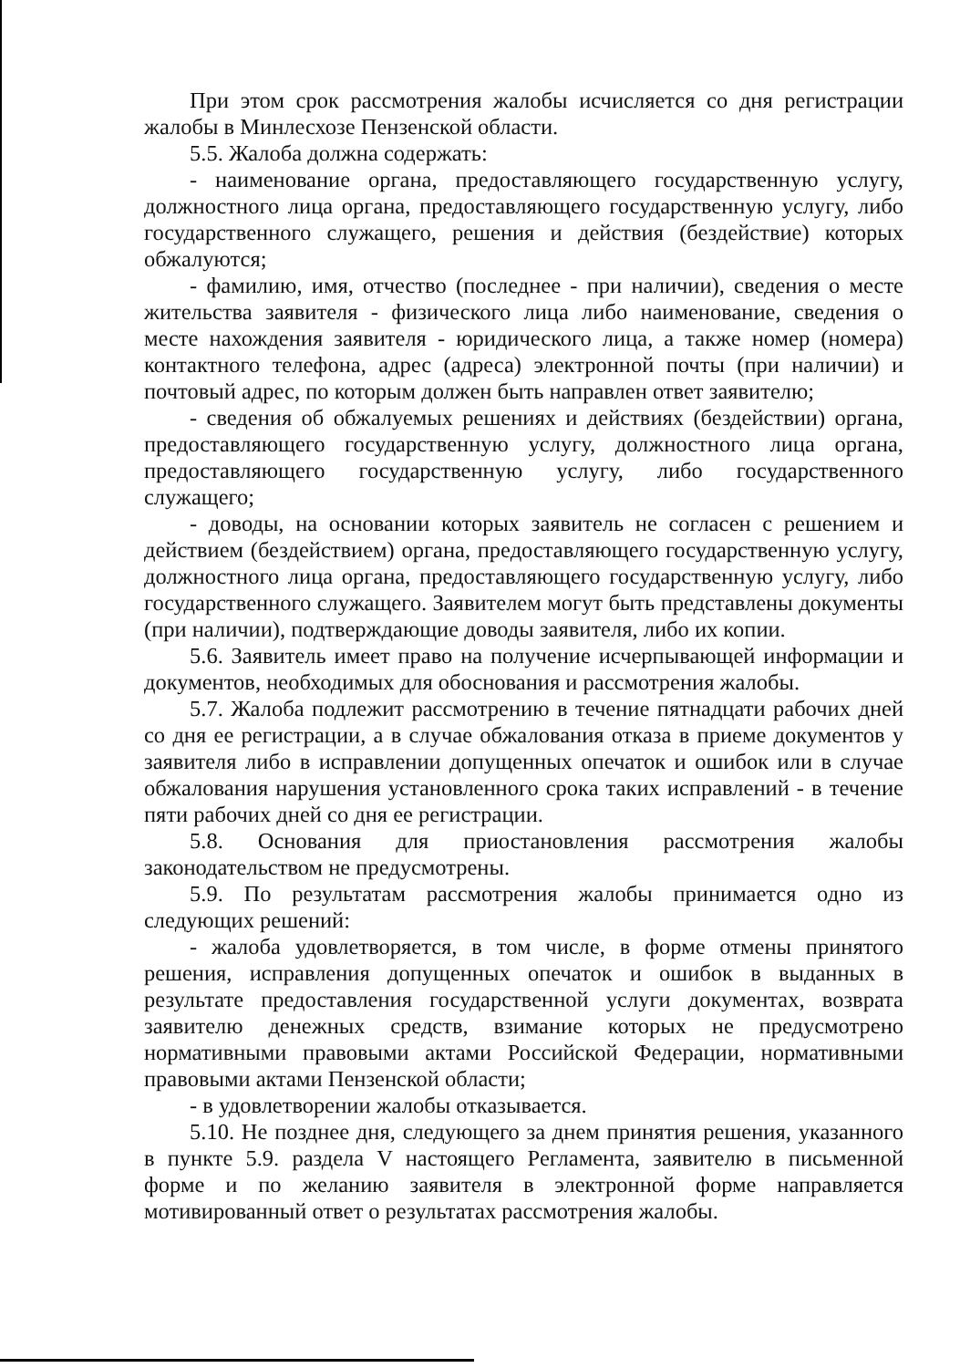При этом срок рассмотрения жалобы исчисляется со дня регистрации жалобы в Минлесхозе Пензенской области.
5.5. Жалоба должна содержать:
- наименование органа, предоставляющего государственную услугу, должностного лица органа, предоставляющего государственную услугу, либо государственного служащего, решения и действия (бездействие) которых обжалуются;
- фамилию, имя, отчество (последнее - при наличии), сведения о месте жительства заявителя - физического лица либо наименование, сведения о месте нахождения заявителя - юридического лица, а также номер (номера) контактного телефона, адрес (адреса) электронной почты (при наличии) и почтовый адрес, по которым должен быть направлен ответ заявителю;
- сведения об обжалуемых решениях и действиях (бездействии) органа, предоставляющего государственную услугу, должностного лица органа, предоставляющего государственную услугу, либо государственного служащего;
- доводы, на основании которых заявитель не согласен с решением и действием (бездействием) органа, предоставляющего государственную услугу, должностного лица органа, предоставляющего государственную услугу, либо государственного служащего. Заявителем могут быть представлены документы (при наличии), подтверждающие доводы заявителя, либо их копии.
5.6. Заявитель имеет право на получение исчерпывающей информации и документов, необходимых для обоснования и рассмотрения жалобы.
5.7. Жалоба подлежит рассмотрению в течение пятнадцати рабочих дней со дня ее регистрации, а в случае обжалования отказа в приеме документов у заявителя либо в исправлении допущенных опечаток и ошибок или в случае обжалования нарушения установленного срока таких исправлений - в течение пяти рабочих дней со дня ее регистрации.
5.8. Основания для приостановления рассмотрения жалобы законодательством не предусмотрены.
5.9. По результатам рассмотрения жалобы принимается одно из следующих решений:
- жалоба удовлетворяется, в том числе, в форме отмены принятого решения, исправления допущенных опечаток и ошибок в выданных в результате предоставления государственной услуги документах, возврата заявителю денежных средств, взимание которых не предусмотрено нормативными правовыми актами Российской Федерации, нормативными правовыми актами Пензенской области;
- в удовлетворении жалобы отказывается.
5.10. Не позднее дня, следующего за днем принятия решения, указанного в пункте 5.9. раздела V настоящего Регламента, заявителю в письменной форме и по желанию заявителя в электронной форме направляется мотивированный ответ о результатах рассмотрения жалобы.